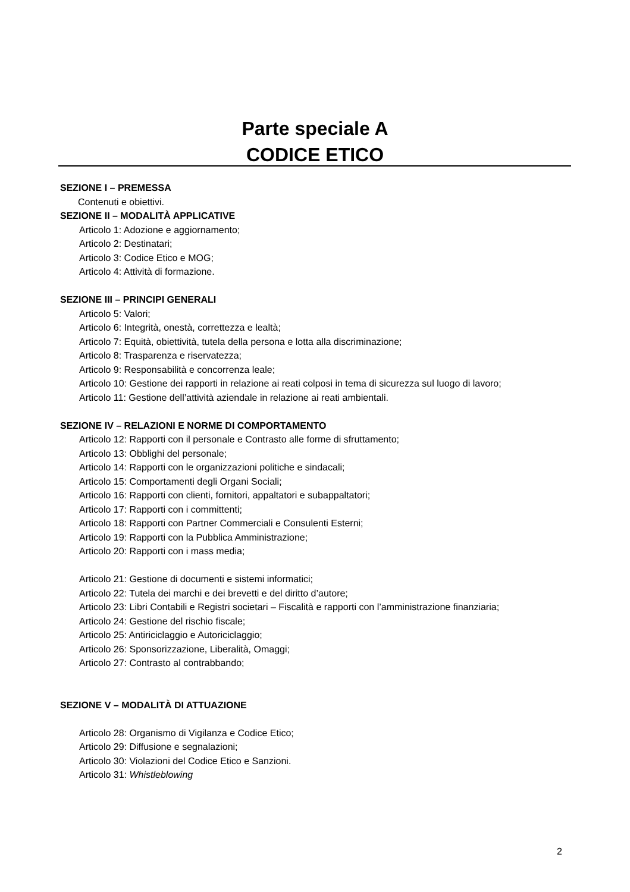Parte speciale A
CODICE ETICO
SEZIONE I – PREMESSA
Contenuti e obiettivi.
SEZIONE II – MODALITÀ APPLICATIVE
Articolo 1: Adozione e aggiornamento;
Articolo 2: Destinatari;
Articolo 3: Codice Etico e MOG;
Articolo 4: Attività di formazione.
SEZIONE III – PRINCIPI GENERALI
Articolo 5: Valori;
Articolo 6: Integrità, onestà, correttezza e lealtà;
Articolo 7: Equità, obiettività, tutela della persona e lotta alla discriminazione;
Articolo 8: Trasparenza e riservatezza;
Articolo 9: Responsabilità e concorrenza leale;
Articolo 10: Gestione dei rapporti in relazione ai reati colposi in tema di sicurezza sul luogo di lavoro;
Articolo 11: Gestione dell’attività aziendale in relazione ai reati ambientali.
SEZIONE IV – RELAZIONI E NORME DI COMPORTAMENTO
Articolo 12: Rapporti con il personale e Contrasto alle forme di sfruttamento;
Articolo 13: Obblighi del personale;
Articolo 14: Rapporti con le organizzazioni politiche e sindacali;
Articolo 15: Comportamenti degli Organi Sociali;
Articolo 16: Rapporti con clienti, fornitori, appaltatori e subappaltatori;
Articolo 17: Rapporti con i committenti;
Articolo 18: Rapporti con Partner Commerciali e Consulenti Esterni;
Articolo 19: Rapporti con la Pubblica Amministrazione;
Articolo 20: Rapporti con i mass media;
Articolo 21: Gestione di documenti e sistemi informatici;
Articolo 22: Tutela dei marchi e dei brevetti e del diritto d’autore;
Articolo 23: Libri Contabili e Registri societari – Fiscalità e rapporti con l’amministrazione finanziaria;
Articolo 24: Gestione del rischio fiscale;
Articolo 25: Antiriciclaggio e Autoriciclaggio;
Articolo 26: Sponsorizzazione, Liberalità, Omaggi;
Articolo 27: Contrasto al contrabbando;
SEZIONE V – MODALITÀ DI ATTUAZIONE
Articolo 28: Organismo di Vigilanza e Codice Etico;
Articolo 29: Diffusione e segnalazioni;
Articolo 30: Violazioni del Codice Etico e Sanzioni.
Articolo 31: Whistleblowing
2